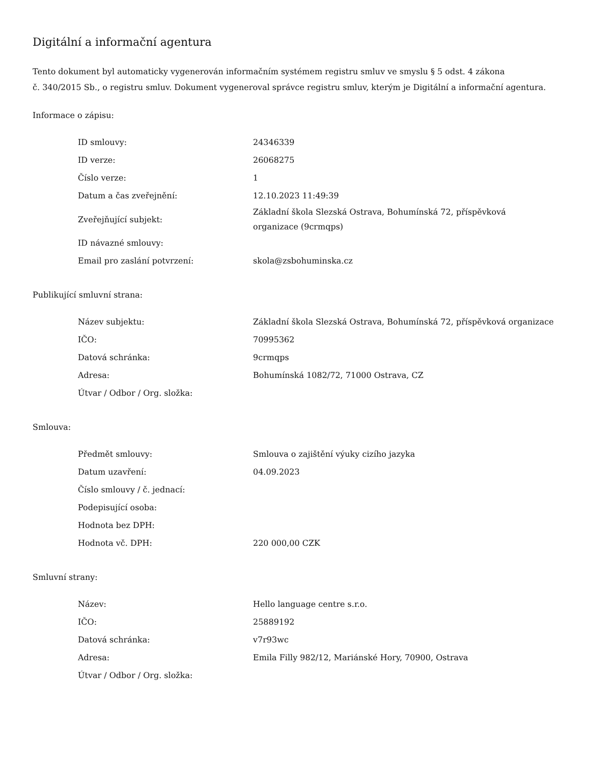Digitální a informační agentura
Tento dokument byl automaticky vygenerován informačním systémem registru smluv ve smyslu § 5 odst. 4 zákona
č. 340/2015 Sb., o registru smluv. Dokument vygeneroval správce registru smluv, kterým je Digitální a informační agentura.
Informace o zápisu:
| ID smlouvy: | 24346339 |
| ID verze: | 26068275 |
| Číslo verze: | 1 |
| Datum a čas zveřejnění: | 12.10.2023 11:49:39 |
| Zveřejňující subjekt: | Základní škola Slezská Ostrava, Bohumínská 72, příspěvková organizace (9crmqps) |
| ID návazné smlouvy: | |
| Email pro zaslání potvrzení: | skola@zsbohuminska.cz |
Publikující smluvní strana:
| Název subjektu: | Základní škola Slezská Ostrava, Bohumínská 72, příspěvková organizace |
| IČO: | 70995362 |
| Datová schránka: | 9crmqps |
| Adresa: | Bohumínská 1082/72, 71000 Ostrava, CZ |
| Útvar / Odbor / Org. složka: | |
Smlouva:
| Předmět smlouvy: | Smlouva o zajištění výuky cizího jazyka |
| Datum uzavření: | 04.09.2023 |
| Číslo smlouvy / č. jednací: | |
| Podepisující osoba: | |
| Hodnota bez DPH: | |
| Hodnota vč. DPH: | 220 000,00 CZK |
Smluvní strany:
| Název: | Hello language centre s.r.o. |
| IČO: | 25889192 |
| Datová schránka: | v7r93wc |
| Adresa: | Emila Filly 982/12, Mariánské Hory, 70900, Ostrava |
| Útvar / Odbor / Org. složka: | |